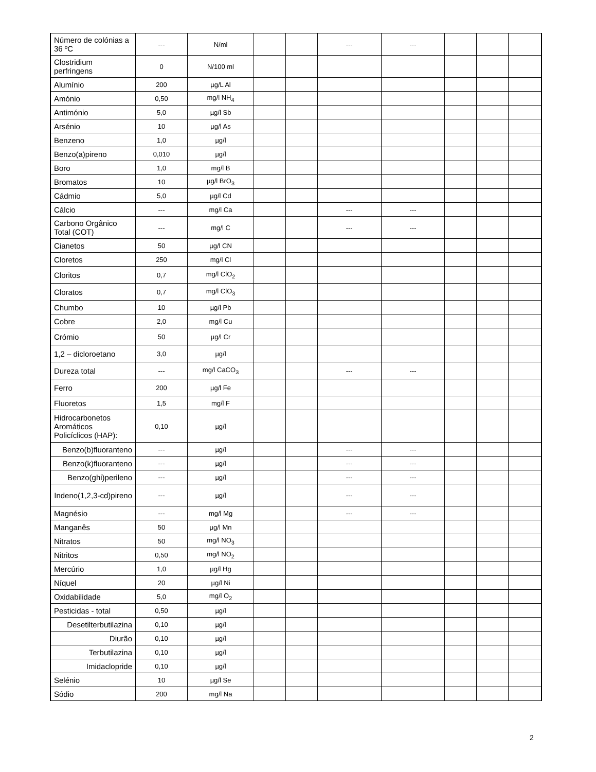| Número de colónias a 36 ºC | --- | N/ml | | | --- | --- | | | |
| Clostridium perfringens | 0 | N/100 ml | | | | | | | |
| Alumínio | 200 | µg/L Al | | | | | | | |
| Amónio | 0,50 | mg/l NH<sub>4</sub> | | | | | | | |
| Antimónio | 5,0 | µg/l Sb | | | | | | | |
| Arsénio | 10 | µg/l As | | | | | | | |
| Benzeno | 1,0 | µg/l | | | | | | | |
| Benzo(a)pireno | 0,010 | µg/l | | | | | | | |
| Boro | 1,0 | mg/l B | | | | | | | |
| Bromatos | 10 | µg/l BrO<sub>3</sub> | | | | | | | |
| Cádmio | 5,0 | µg/l Cd | | | | | | | |
| Cálcio | --- | mg/l Ca | | | --- | --- | | | |
| Carbono Orgânico Total (COT) | --- | mg/l C | | | --- | --- | | | |
| Cianetos | 50 | µg/l CN | | | | | | | |
| Cloretos | 250 | mg/l Cl | | | | | | | |
| Cloritos | 0,7 | mg/l ClO<sub>2</sub> | | | | | | | |
| Cloratos | 0,7 | mg/l ClO<sub>3</sub> | | | | | | | |
| Chumbo | 10 | µg/l Pb | | | | | | | |
| Cobre | 2,0 | mg/l Cu | | | | | | | |
| Crómio | 50 | µg/l Cr | | | | | | | |
| 1,2 – dicloroetano | 3,0 | µg/l | | | | | | | |
| Dureza total | --- | mg/l CaCO<sub>3</sub> | | | --- | --- | | | |
| Ferro | 200 | µg/l Fe | | | | | | | |
| Fluoretos | 1,5 | mg/l F | | | | | | | |
| Hidrocarbonetos Aromáticos Policíclicos (HAP): | 0,10 | µg/l | | | | | | | |
| Benzo(b)fluoranteno | --- | µg/l | | | --- | --- | | | |
| Benzo(k)fluoranteno | --- | µg/l | | | --- | --- | | | |
| Benzo(ghi)perileno | --- | µg/l | | | --- | --- | | | |
| Indeno(1,2,3-cd)pireno | --- | µg/l | | | --- | --- | | | |
| Magnésio | --- | mg/l Mg | | | --- | --- | | | |
| Manganês | 50 | µg/l Mn | | | | | | | |
| Nitratos | 50 | mg/l NO<sub>3</sub> | | | | | | | |
| Nitritos | 0,50 | mg/l NO<sub>2</sub> | | | | | | | |
| Mercúrio | 1,0 | µg/l Hg | | | | | | | |
| Níquel | 20 | µg/l Ni | | | | | | | |
| Oxidabilidade | 5,0 | mg/l O<sub>2</sub> | | | | | | | |
| Pesticidas - total | 0,50 | µg/l | | | | | | | |
| Desetilterbutilazina | 0,10 | µg/l | | | | | | | |
| Diurão | 0,10 | µg/l | | | | | | | |
| Terbutilazina | 0,10 | µg/l | | | | | | | |
| Imidaclopride | 0,10 | µg/l | | | | | | | |
| Selénio | 10 | µg/l Se | | | | | | | |
| Sódio | 200 | mg/l Na | | | | | | | |
2